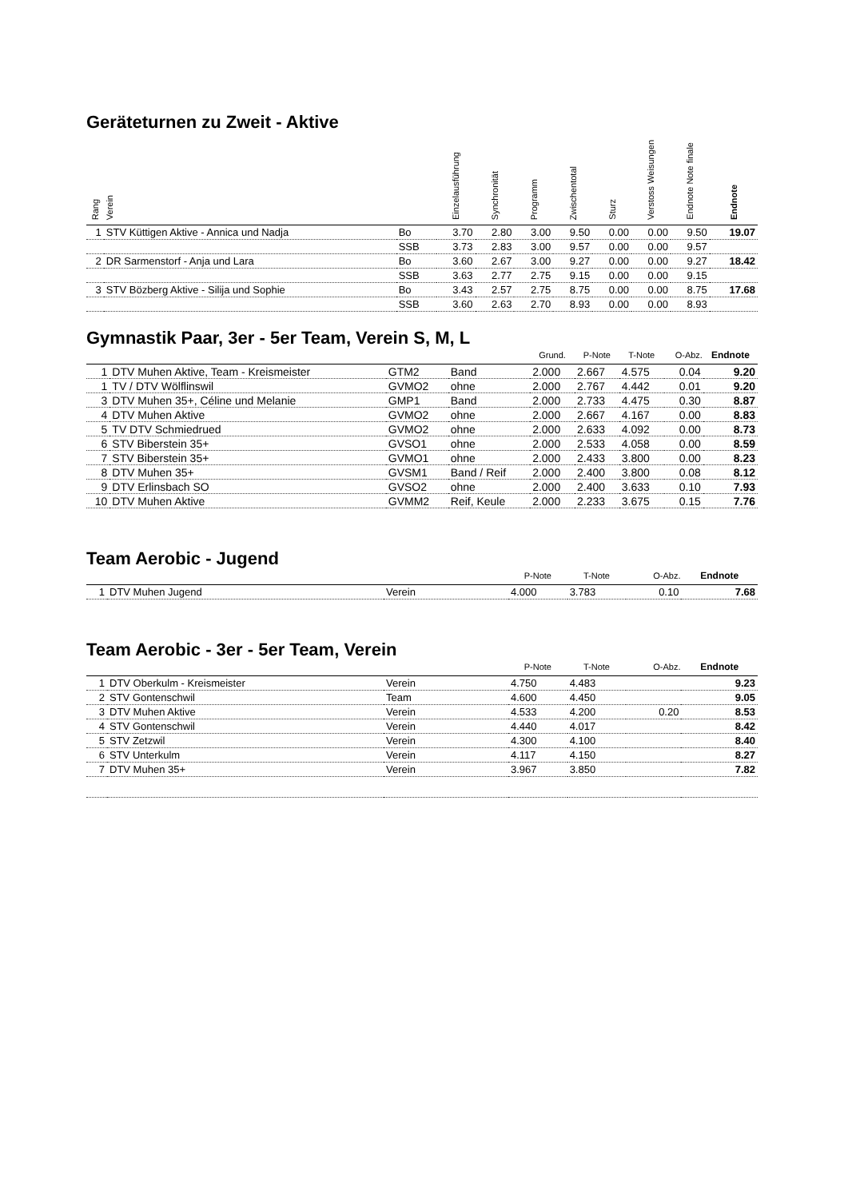Geräteturnen zu Zweit - Aktive
| Rang | Verein | | Einzelausführung | Synchronität | Programm | Zwischentotal | Sturz | Verstoss Weisungen | Endnote Note finale | Endnote |
| --- | --- | --- | --- | --- | --- | --- | --- | --- | --- | --- |
| 1 | STV Küttigen Aktive - Annica und Nadja | Bo | 3.70 | 2.80 | 3.00 | 9.50 | 0.00 | 0.00 | 9.50 | 19.07 |
| | | SSB | 3.73 | 2.83 | 3.00 | 9.57 | 0.00 | 0.00 | 9.57 | |
| 2 | DR Sarmenstorf - Anja und Lara | Bo | 3.60 | 2.67 | 3.00 | 9.27 | 0.00 | 0.00 | 9.27 | 18.42 |
| | | SSB | 3.63 | 2.77 | 2.75 | 9.15 | 0.00 | 0.00 | 9.15 | |
| 3 | STV Bözberg Aktive - Silija und Sophie | Bo | 3.43 | 2.57 | 2.75 | 8.75 | 0.00 | 0.00 | 8.75 | 17.68 |
| | | SSB | 3.60 | 2.63 | 2.70 | 8.93 | 0.00 | 0.00 | 8.93 | |
Gymnastik Paar, 3er - 5er Team, Verein S, M, L
| | | | | Grund. | P-Note | T-Note | O-Abz. | Endnote |
| --- | --- | --- | --- | --- | --- | --- | --- | --- |
| 1 | DTV Muhen Aktive, Team - Kreismeister | GTM2 | Band | 2.000 | 2.667 | 4.575 | 0.04 | 9.20 |
| 1 | TV / DTV Wölflinswil | GVMO2 | ohne | 2.000 | 2.767 | 4.442 | 0.01 | 9.20 |
| 3 | DTV Muhen 35+, Céline und Melanie | GMP1 | Band | 2.000 | 2.733 | 4.475 | 0.30 | 8.87 |
| 4 | DTV Muhen Aktive | GVMO2 | ohne | 2.000 | 2.667 | 4.167 | 0.00 | 8.83 |
| 5 | TV DTV Schmiedrued | GVMO2 | ohne | 2.000 | 2.633 | 4.092 | 0.00 | 8.73 |
| 6 | STV Biberstein 35+ | GVSO1 | ohne | 2.000 | 2.533 | 4.058 | 0.00 | 8.59 |
| 7 | STV Biberstein 35+ | GVMO1 | ohne | 2.000 | 2.433 | 3.800 | 0.00 | 8.23 |
| 8 | DTV Muhen 35+ | GVSM1 | Band / Reif | 2.000 | 2.400 | 3.800 | 0.08 | 8.12 |
| 9 | DTV Erlinsbach SO | GVSO2 | ohne | 2.000 | 2.400 | 3.633 | 0.10 | 7.93 |
| 10 | DTV Muhen Aktive | GVMM2 | Reif, Keule | 2.000 | 2.233 | 3.675 | 0.15 | 7.76 |
Team Aerobic - Jugend
| | | | P-Note | T-Note | O-Abz. | Endnote |
| --- | --- | --- | --- | --- | --- | --- |
| 1 | DTV Muhen Jugend | Verein | 4.000 | 3.783 | 0.10 | 7.68 |
Team Aerobic - 3er - 5er Team, Verein
| | | | P-Note | T-Note | O-Abz. | Endnote |
| --- | --- | --- | --- | --- | --- | --- |
| 1 | DTV Oberkulm - Kreismeister | Verein | 4.750 | 4.483 | | 9.23 |
| 2 | STV Gontenschwil | Team | 4.600 | 4.450 | | 9.05 |
| 3 | DTV Muhen Aktive | Verein | 4.533 | 4.200 | 0.20 | 8.53 |
| 4 | STV Gontenschwil | Verein | 4.440 | 4.017 | | 8.42 |
| 5 | STV Zetzwil | Verein | 4.300 | 4.100 | | 8.40 |
| 6 | STV Unterkulm | Verein | 4.117 | 4.150 | | 8.27 |
| 7 | DTV Muhen 35+ | Verein | 3.967 | 3.850 | | 7.82 |